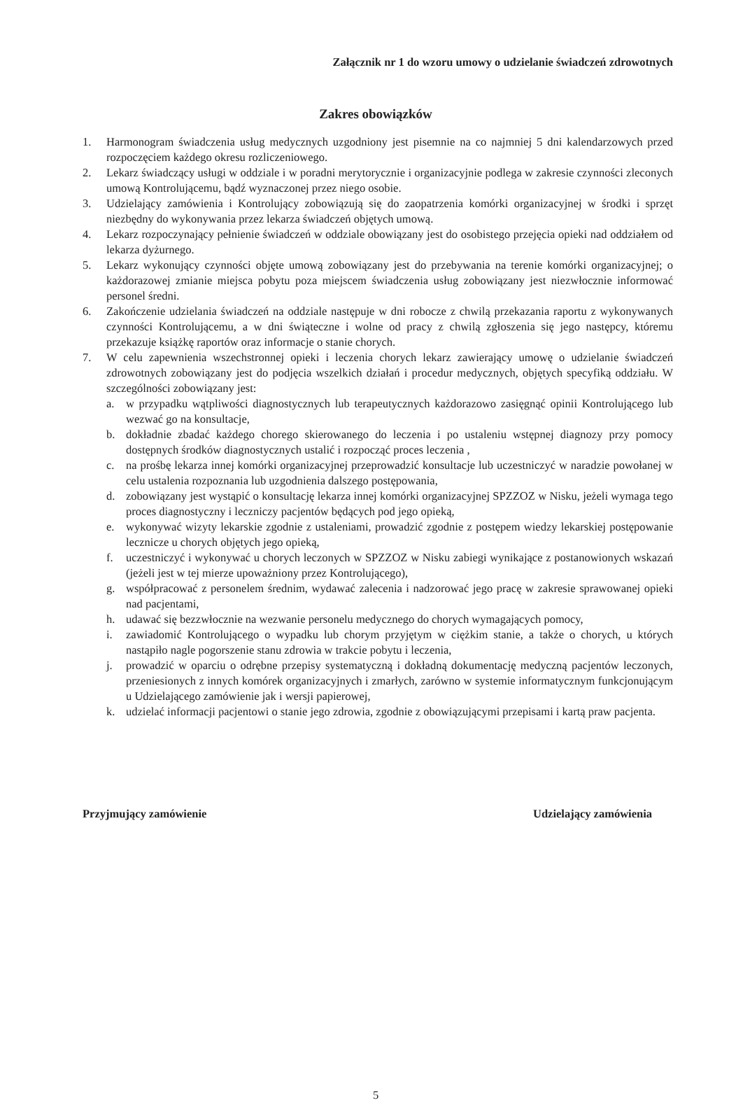Załącznik nr 1 do wzoru umowy o udzielanie świadczeń zdrowotnych
Zakres obowiązków
1. Harmonogram świadczenia usług medycznych uzgodniony jest pisemnie na co najmniej 5 dni kalendarzowych przed rozpoczęciem każdego okresu rozliczeniowego.
2. Lekarz świadczący usługi w oddziale i w poradni merytorycznie i organizacyjnie podlega w zakresie czynności zleconych umową Kontrolującemu, bądź wyznaczonej przez niego osobie.
3. Udzielający zamówienia i Kontrolujący zobowiązują się do zaopatrzenia komórki organizacyjnej w środki i sprzęt niezbędny do wykonywania przez lekarza świadczeń objętych umową.
4. Lekarz rozpoczynający pełnienie świadczeń w oddziale obowiązany jest do osobistego przejęcia opieki nad oddziałem od lekarza dyżurnego.
5. Lekarz wykonujący czynności objęte umową zobowiązany jest do przebywania na terenie komórki organizacyjnej; o każdorazowej zmianie miejsca pobytu poza miejscem świadczenia usług zobowiązany jest niezwłocznie informować personel średni.
6. Zakończenie udzielania świadczeń na oddziale następuje w dni robocze z chwilą przekazania raportu z wykonywanych czynności Kontrolującemu, a w dni świąteczne i wolne od pracy z chwilą zgłoszenia się jego następcy, któremu przekazuje książkę raportów oraz informacje o stanie chorych.
7. W celu zapewnienia wszechstronnej opieki i leczenia chorych lekarz zawierający umowę o udzielanie świadczeń zdrowotnych zobowiązany jest do podjęcia wszelkich działań i procedur medycznych, objętych specyfiką oddziału. W szczególności zobowiązany jest:
a. w przypadku wątpliwości diagnostycznych lub terapeutycznych każdorazowo zasięgnąć opinii Kontrolującego lub wezwać go na konsultacje,
b. dokładnie zbadać każdego chorego skierowanego do leczenia i po ustaleniu wstępnej diagnozy przy pomocy dostępnych środków diagnostycznych ustalić i rozpocząć proces leczenia ,
c. na prośbę lekarza innej komórki organizacyjnej przeprowadzić konsultacje lub uczestniczyć w naradzie powołanej w celu ustalenia rozpoznania lub uzgodnienia dalszego postępowania,
d. zobowiązany jest wystąpić o konsultację lekarza innej komórki organizacyjnej SPZZOZ w Nisku, jeżeli wymaga tego proces diagnostyczny i leczniczy pacjentów będących pod jego opieką,
e. wykonywać wizyty lekarskie zgodnie z ustaleniami, prowadzić zgodnie z postępem wiedzy lekarskiej postępowanie lecznicze u chorych objętych jego opieką,
f. uczestniczyć i wykonywać u chorych leczonych w SPZZOZ w Nisku zabiegi wynikające z postanowionych wskazań (jeżeli jest w tej mierze upoważniony przez Kontrolującego),
g. współpracować z personelem średnim, wydawać zalecenia i nadzorować jego pracę w zakresie sprawowanej opieki nad pacjentami,
h. udawać się bezzwłocznie na wezwanie personelu medycznego do chorych wymagających pomocy,
i. zawiadomić Kontrolującego o wypadku lub chorym przyjętym w ciężkim stanie, a także o chorych, u których nastąpiło nagle pogorszenie stanu zdrowia w trakcie pobytu i leczenia,
j. prowadzić w oparciu o odrębne przepisy systematyczną i dokładną dokumentację medyczną pacjentów leczonych, przeniesionych z innych komórek organizacyjnych i zmarłych, zarówno w systemie informatycznym funkcjonującym u Udzielającego zamówienie jak i wersji papierowej,
k. udzielać informacji pacjentowi o stanie jego zdrowia, zgodnie z obowiązującymi przepisami i kartą praw pacjenta.
Przyjmujący zamówienie Udzielający zamówienia
5